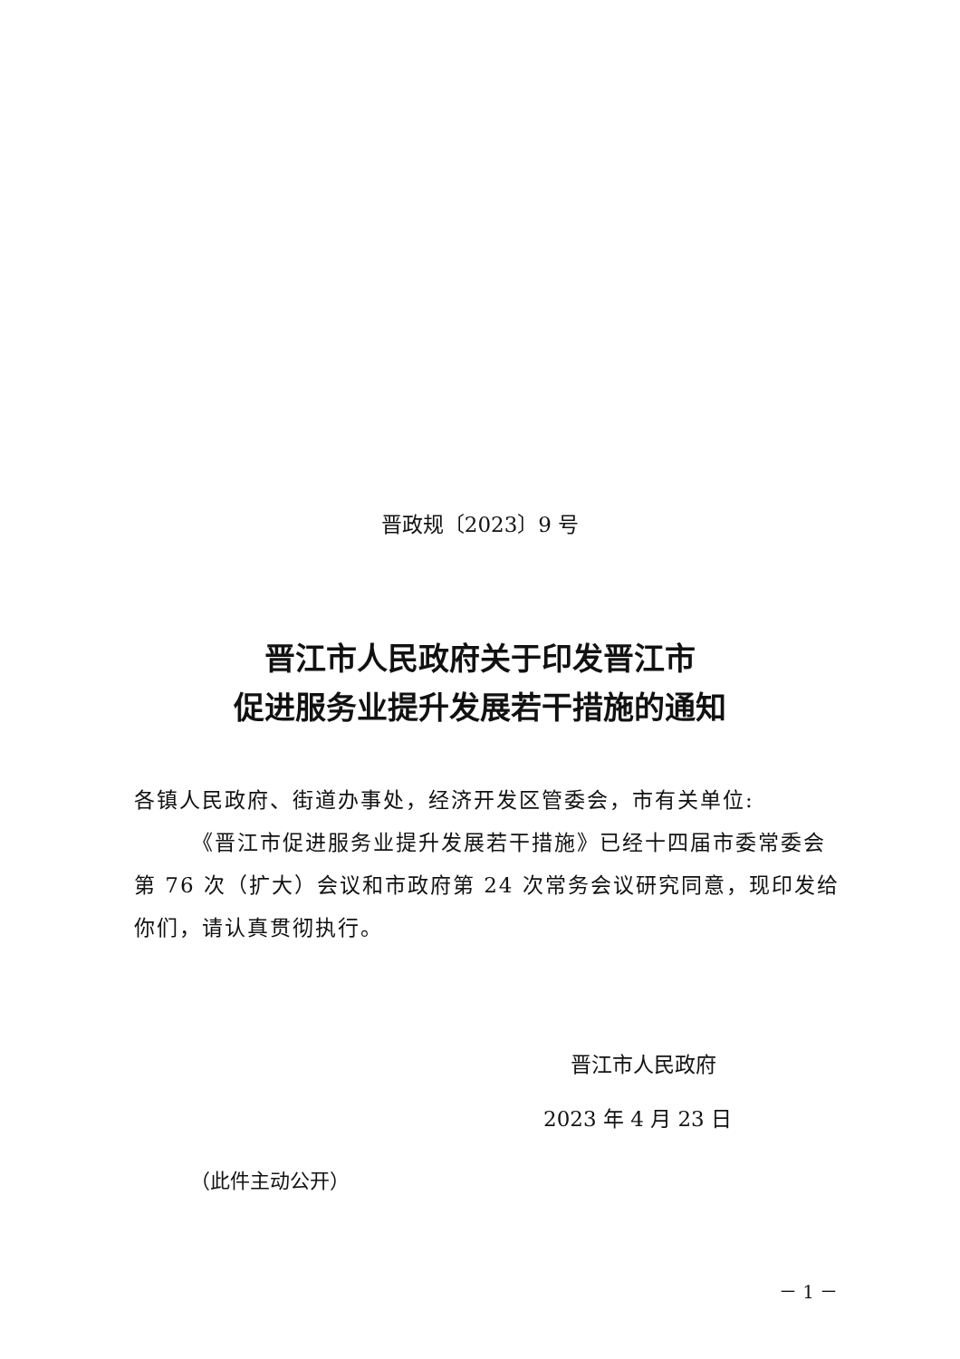晋政规〔2023〕9 号
晋江市人民政府关于印发晋江市
促进服务业提升发展若干措施的通知
各镇人民政府、街道办事处，经济开发区管委会，市有关单位:
《晋江市促进服务业提升发展若干措施》已经十四届市委常委会第 76 次（扩大）会议和市政府第 24 次常务会议研究同意，现印发给你们，请认真贯彻执行。
晋江市人民政府
2023 年 4 月 23 日
（此件主动公开）
－ 1 －